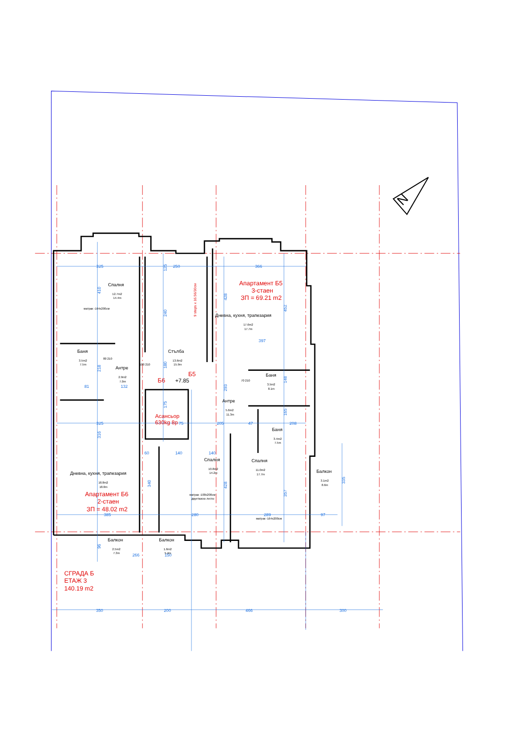N
325
250
366
325
205
47
208
385
280
289
97
350
200
466
300
397
60
140
140
266
150
81
132
75
410
125
240
180
175
428
293
428
452
148
165
357
218
316
340
96
335
9 steps x 16.56/30см
Спалня
12.7m2
14.4m
матрак -164x200см
Баня
3.5m2
7.5m
Антре
2.9m2
7.0m
Стълба
13.6m2
15.9m
Б6
Б5
+7.85
Асансьор
630kg 8p
Апартамент Б5
3-стаен
ЗП = 69.21 m2
Дневна, кухня, трапезария
17.6m2
17.7m
Баня
3.5m2
8.1m
Антре
5.6m2
11.3m
Баня
3.4m2
7.5m
Спалня
10.8m2
14.2m
матрак -100x200см
двуетажно легло
Спалня
11.0m2
17.7m
матрак -164x200см
Балкон
3.1m2
8.6m
Дневна, кухня, трапезария
18.8m2
18.0m
Апартамент Б6
2-стаен
ЗП = 48.02 m2
Балкон
2.5m2
7.3m
Балкон
1.6m2
5.4m
80 210
100 210
70 210
СГРАДА Б
ЕТАЖ 3
140.19 m2